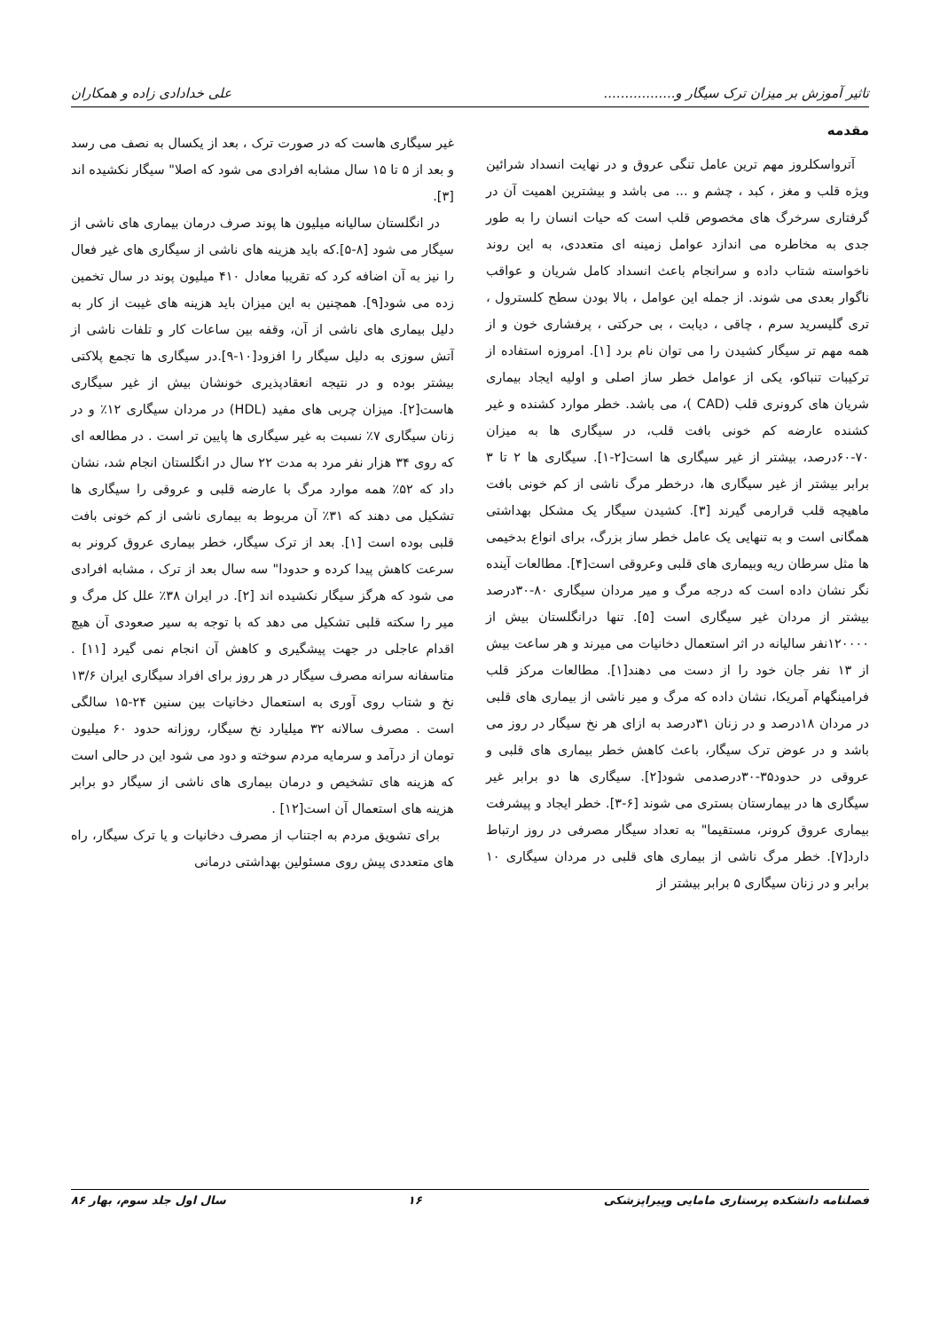تاثیر آموزش بر میزان ترک سیگار و................. علی خدادادی زاده و همکاران
مقدمه
آترواسکلروز مهم ترین عامل تنگی عروق و در نهایت انسداد شرائین ویژه قلب و مغز ، کبد ، چشم و ... می باشد و بیشترین اهمیت آن در گرفتاری سرخرگ های مخصوص قلب است که حیات انسان را به طور جدی به مخاطره می اندازد عوامل زمینه ای متعددی، به این روند ناخواسته شتاب داده و سرانجام باعث انسداد کامل شریان و عواقب ناگوار بعدی می شوند. از جمله این عوامل ، بالا بودن سطح کلسترول ، تری گلیسرید سرم ، چاقی ، دیابت ، بی حرکتی ، پرفشاری خون و از همه مهم تر سیگار کشیدن را می توان نام برد [۱]. امروزه استفاده از ترکیبات تنباکو، یکی از عوامل خطر ساز اصلی و اولیه ایجاد بیماری شریان های کرونری قلب (CAD )، می باشد. خطر موارد کشنده و غیر کشنده عارضه کم خونی بافت قلب، در سیگاری ها به میزان ۷۰-۶۰درصد، بیشتر از غیر سیگاری ها است[۲-۱]. سیگاری ها ۲ تا ۳ برابر بیشتر از غیر سیگاری ها، درخطر مرگ ناشی از کم خونی بافت ماهیچه قلب قرارمی گیرند [۳]. کشیدن سیگار یک مشکل بهداشتی همگانی است و به تنهایی یک عامل خطر ساز بزرگ، برای انواع بدخیمی ها مثل سرطان ریه وبیماری های قلبی وعروقی است[۴]. مطالعات آینده نگر نشان داده است که درجه مرگ و میر مردان سیگاری ۸۰-۳۰درصد بیشتر از مردان غیر سیگاری است [۵]. تنها درانگلستان بیش از ۱۲۰۰۰۰نفر سالیانه در اثر استعمال دخانیات می میرند و هر ساعت بیش از ۱۳ نفر جان خود را از دست می دهند[۱]. مطالعات مرکز قلب فرامینگهام آمریکا، نشان داده که مرگ و میر ناشی از بیماری های قلبی در مردان ۱۸درصد و در زنان ۳۱درصد به ازای هر نخ سیگار در روز می باشد و در عوض ترک سیگار، باعث کاهش خطر بیماری های قلبی و عروقی در حدود۳۵-۳۰درصدمی شود[۲]. سیگاری ها دو برابر غیر سیگاری ها در بیمارستان بستری می شوند [۶-۳]. خطر ایجاد و پیشرفت بیماری عروق کرونر، مستقیما" به تعداد سیگار مصرفی در روز ارتباط دارد[۷]. خطر مرگ ناشی از بیماری های قلبی در مردان سیگاری ۱۰ برابر و در زنان سیگاری ۵ برابر بیشتر از
غیر سیگاری هاست که در صورت ترک ، بعد از یکسال به نصف می رسد و بعد از ۵ تا ۱۵ سال مشابه افرادی می شود که اصلا" سیگار نکشیده اند [۳].
در انگلستان سالیانه میلیون ها پوند صرف درمان بیماری های ناشی از سیگار می شود [۸-۵].که باید هزینه های ناشی از سیگاری های غیر فعال را نیز به آن اضافه کرد که تقریبا معادل ۴۱۰ میلیون پوند در سال تخمین زده می شود[۹]. همچنین به این میزان باید هزینه های غیبت از کار به دلیل بیماری های ناشی از آن، وقفه بین ساعات کار و تلفات ناشی از آتش سوزی به دلیل سیگار را افزود[۱۰-۹].در سیگاری ها تجمع پلاکتی بیشتر بوده و در نتیجه انعقادپذیری خونشان بیش از غیر سیگاری هاست[۲]. میزان چربی های مفید (HDL) در مردان سیگاری ۱۲٪ و در زنان سیگاری ۷٪ نسبت به غیر سیگاری ها پایین تر است . در مطالعه ای که روی ۳۴ هزار نفر مرد به مدت ۲۲ سال در انگلستان انجام شد، نشان داد که ۵۲٪ همه موارد مرگ با عارضه قلبی و عروقی را سیگاری ها تشکیل می دهند که ۳۱٪ آن مربوط به بیماری ناشی از کم خونی بافت قلبی بوده است [۱]. بعد از ترک سیگار، خطر بیماری عروق کرونر به سرعت کاهش پیدا کرده و حدودا" سه سال بعد از ترک ، مشابه افرادی می شود که هرگز سیگار نکشیده اند [۲]. در ایران ۳۸٪ علل کل مرگ و میر را سکته قلبی تشکیل می دهد که با توجه به سیر صعودی آن هیچ اقدام عاجلی در جهت پیشگیری و کاهش آن انجام نمی گیرد [۱۱] . متاسفانه سرانه مصرف سیگار در هر روز برای افراد سیگاری ایران ۱۳/۶ نخ و شتاب روی آوری به استعمال دخانیات بین سنین ۲۴-۱۵ سالگی است . مصرف سالانه ۳۲ میلیارد نخ سیگار، روزانه حدود ۶۰ میلیون تومان از درآمد و سرمایه مردم سوخته و دود می شود این در حالی است که هزینه های تشخیص و درمان بیماری های ناشی از سیگار دو برابر هزینه های استعمال آن است[۱۲] .
برای تشویق مردم به اجتناب از مصرف دخانیات و یا ترک سیگار، راه های متعددی پیش روی مسئولین بهداشتی درمانی
فصلنامه دانشکده پرستاری مامایی وپیراپزشکی ۱۶ سال اول جلد سوم، بهار ۸۶